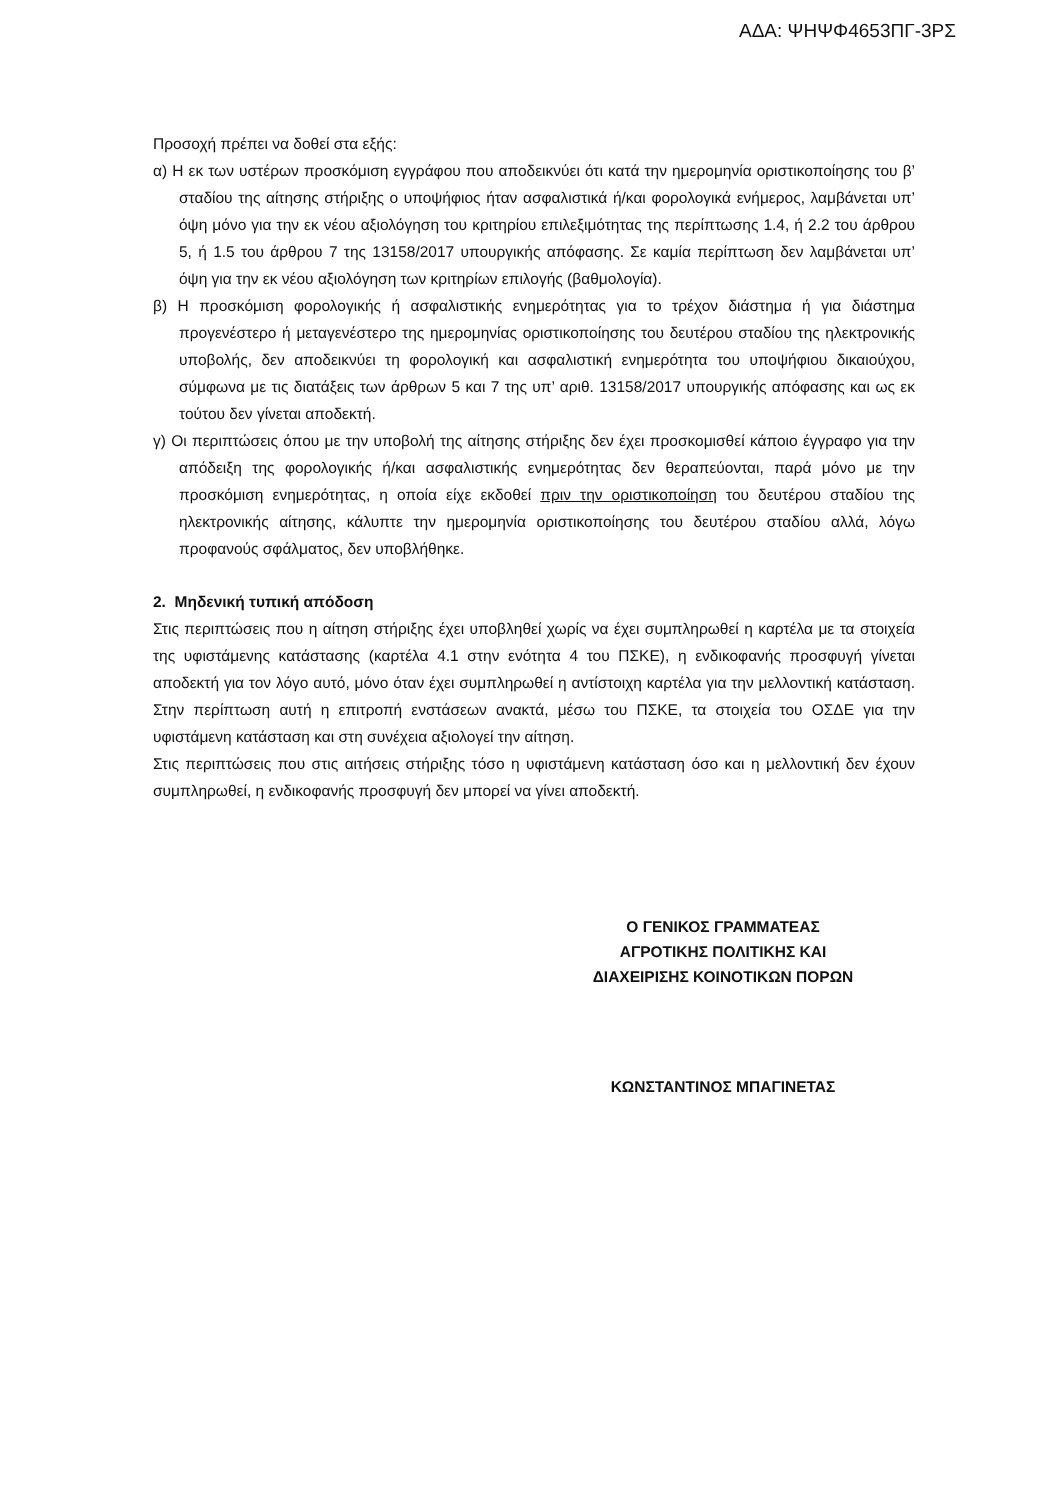ΑΔΑ: ΨΗΨΦ4653ΠΓ-3ΡΣ
Προσοχή πρέπει να δοθεί στα εξής:
α) Η εκ των υστέρων προσκόμιση εγγράφου που αποδεικνύει ότι κατά την ημερομηνία οριστικοποίησης του β’ σταδίου της αίτησης στήριξης ο υποψήφιος ήταν ασφαλιστικά ή/και φορολογικά ενήμερος, λαμβάνεται υπ’ όψη μόνο για την εκ νέου αξιολόγηση του κριτηρίου επιλεξιμότητας της περίπτωσης 1.4, ή 2.2 του άρθρου 5, ή 1.5 του άρθρου 7 της 13158/2017 υπουργικής απόφασης. Σε καμία περίπτωση δεν λαμβάνεται υπ’ όψη για την εκ νέου αξιολόγηση των κριτηρίων επιλογής (βαθμολογία).
β) Η προσκόμιση φορολογικής ή ασφαλιστικής ενημερότητας για το τρέχον διάστημα ή για διάστημα προγενέστερο ή μεταγενέστερο της ημερομηνίας οριστικοποίησης του δευτέρου σταδίου της ηλεκτρονικής υποβολής, δεν αποδεικνύει τη φορολογική και ασφαλιστική ενημερότητα του υποψήφιου δικαιούχου, σύμφωνα με τις διατάξεις των άρθρων 5 και 7 της υπ’ αριθ. 13158/2017 υπουργικής απόφασης και ως εκ τούτου δεν γίνεται αποδεκτή.
γ) Οι περιπτώσεις όπου με την υποβολή της αίτησης στήριξης δεν έχει προσκομισθεί κάποιο έγγραφο για την απόδειξη της φορολογικής ή/και ασφαλιστικής ενημερότητας δεν θεραπεύονται, παρά μόνο με την προσκόμιση ενημερότητας, η οποία είχε εκδοθεί πριν την οριστικοποίηση του δευτέρου σταδίου της ηλεκτρονικής αίτησης, κάλυπτε την ημερομηνία οριστικοποίησης του δευτέρου σταδίου αλλά, λόγω προφανούς σφάλματος, δεν υποβλήθηκε.
2. Μηδενική τυπική απόδοση
Στις περιπτώσεις που η αίτηση στήριξης έχει υποβληθεί χωρίς να έχει συμπληρωθεί η καρτέλα με τα στοιχεία της υφιστάμενης κατάστασης (καρτέλα 4.1 στην ενότητα 4 του ΠΣΚΕ), η ενδικοφανής προσφυγή γίνεται αποδεκτή για τον λόγο αυτό, μόνο όταν έχει συμπληρωθεί η αντίστοιχη καρτέλα για την μελλοντική κατάσταση. Στην περίπτωση αυτή η επιτροπή ενστάσεων ανακτά, μέσω του ΠΣΚΕ, τα στοιχεία του ΟΣΔΕ για την υφιστάμενη κατάσταση και στη συνέχεια αξιολογεί την αίτηση.
Στις περιπτώσεις που στις αιτήσεις στήριξης τόσο η υφιστάμενη κατάσταση όσο και η μελλοντική δεν έχουν συμπληρωθεί, η ενδικοφανής προσφυγή δεν μπορεί να γίνει αποδεκτή.
Ο ΓΕΝΙΚΟΣ ΓΡΑΜΜΑΤΕΑΣ
ΑΓΡΟΤΙΚΗΣ ΠΟΛΙΤΙΚΗΣ ΚΑΙ
ΔΙΑΧΕΙΡΙΣΗΣ ΚΟΙΝΟΤΙΚΩΝ ΠΟΡΩΝ
ΚΩΝΣΤΑΝΤΙΝΟΣ ΜΠΑΓΙΝΕΤΑΣ